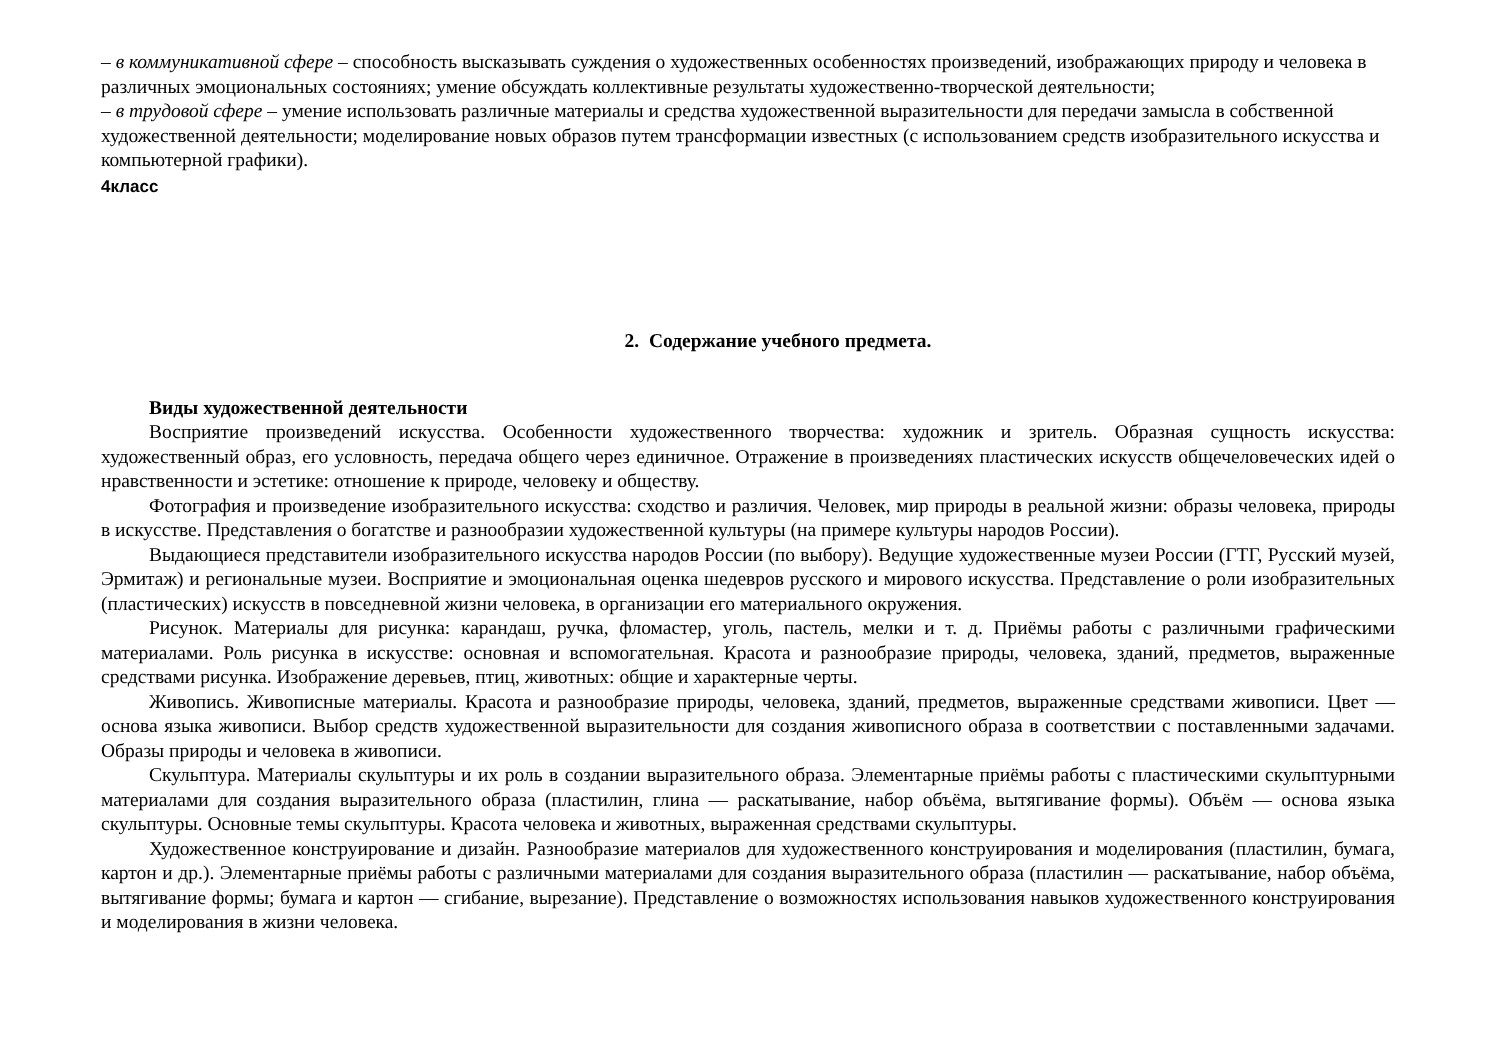– в коммуникативной сфере – способность высказывать суждения о художественных особенностях произведений, изображающих природу и человека в различных эмоциональных состояниях; умение обсуждать коллективные результаты художественно-творческой деятельности;
– в трудовой сфере – умение использовать различные материалы и средства художественной выразительности для передачи замысла в собственной художественной деятельности; моделирование новых образов путем трансформации известных (с использованием средств изобразительного искусства и компьютерной графики).
4класс
2. Содержание учебного предмета.
Виды художественной деятельности
Восприятие произведений искусства. Особенности художественного творчества: художник и зритель. Образная сущность искусства: художественный образ, его условность, передача общего через единичное. Отражение в произведениях пластических искусств общечеловеческих идей о нравственности и эстетике: отношение к природе, человеку и обществу.
Фотография и произведение изобразительного искусства: сходство и различия. Человек, мир природы в реальной жизни: образы человека, природы в искусстве. Представления о богатстве и разнообразии художественной культуры (на примере культуры народов России).
Выдающиеся представители изобразительного искусства народов России (по выбору). Ведущие художественные музеи России (ГТГ, Русский музей, Эрмитаж) и региональные музеи. Восприятие и эмоциональная оценка шедевров русского и мирового искусства. Представление о роли изобразительных (пластических) искусств в повседневной жизни человека, в организации его материального окружения.
Рисунок. Материалы для рисунка: карандаш, ручка, фломастер, уголь, пастель, мелки и т. д. Приёмы работы с различными графическими материалами. Роль рисунка в искусстве: основная и вспомогательная. Красота и разнообразие природы, человека, зданий, предметов, выраженные средствами рисунка. Изображение деревьев, птиц, животных: общие и характерные черты.
Живопись. Живописные материалы. Красота и разнообразие природы, человека, зданий, предметов, выраженные средствами живописи. Цвет — основа языка живописи. Выбор средств художественной выразительности для создания живописного образа в соответствии с поставленными задачами. Образы природы и человека в живописи.
Скульптура. Материалы скульптуры и их роль в создании выразительного образа. Элементарные приёмы работы с пластическими скульптурными материалами для создания выразительного образа (пластилин, глина — раскатывание, набор объёма, вытягивание формы). Объём — основа языка скульптуры. Основные темы скульптуры. Красота человека и животных, выраженная средствами скульптуры.
Художественное конструирование и дизайн. Разнообразие материалов для художественного конструирования и моделирования (пластилин, бумага, картон и др.). Элементарные приёмы работы с различными материалами для создания выразительного образа (пластилин — раскатывание, набор объёма, вытягивание формы; бумага и картон — сгибание, вырезание). Представление о возможностях использования навыков художественного конструирования и моделирования в жизни человека.